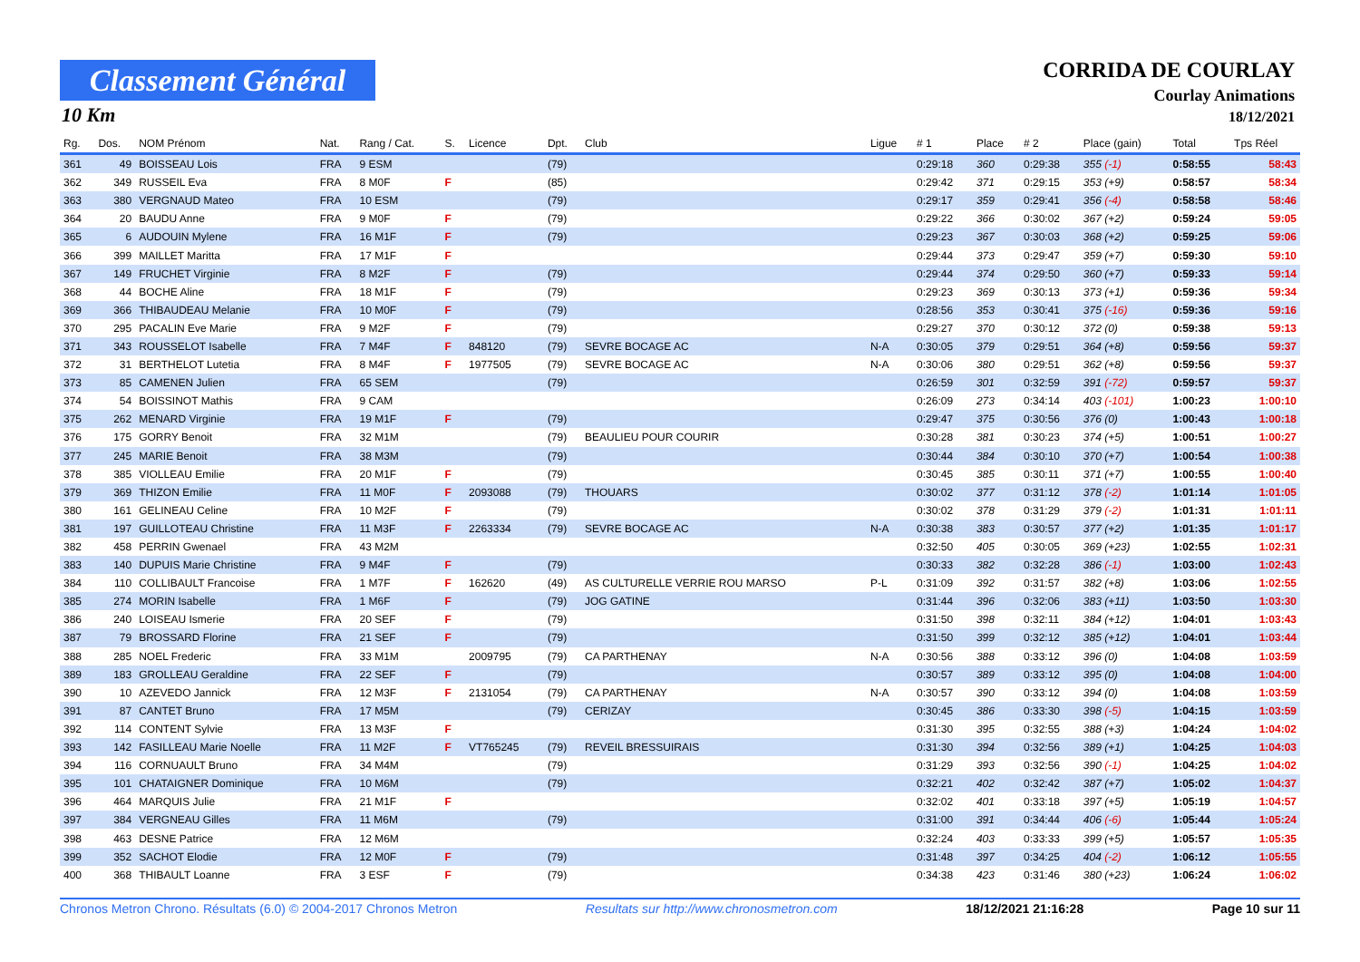Classement Général
10 Km
CORRIDA DE COURLAY
Courlay Animations
18/12/2021
| Rg. | Dos. | NOM Prénom | Nat. | Rang / Cat. | S. | Licence | Dpt. | Club | Ligue | # 1 | Place | # 2 | Place (gain) | Total | Tps Réel |
| --- | --- | --- | --- | --- | --- | --- | --- | --- | --- | --- | --- | --- | --- | --- | --- |
| 361 | 49 | BOISSEAU Lois | FRA | 9 ESM | | | (79) | | | 0:29:18 | 360 | 0:29:38 | 355 (-1) | 0:58:55 | 58:43 |
| 362 | 349 | RUSSEIL Eva | FRA | 8 M0F | F | | (85) | | | 0:29:42 | 371 | 0:29:15 | 353 (+9) | 0:58:57 | 58:34 |
| 363 | 380 | VERGNAUD Mateo | FRA | 10 ESM | | | (79) | | | 0:29:17 | 359 | 0:29:41 | 356 (-4) | 0:58:58 | 58:46 |
| 364 | 20 | BAUDU Anne | FRA | 9 M0F | F | | (79) | | | 0:29:22 | 366 | 0:30:02 | 367 (+2) | 0:59:24 | 59:05 |
| 365 | 6 | AUDOUIN Mylene | FRA | 16 M1F | F | | (79) | | | 0:29:23 | 367 | 0:30:03 | 368 (+2) | 0:59:25 | 59:06 |
| 366 | 399 | MAILLET Maritta | FRA | 17 M1F | F | | | | | 0:29:44 | 373 | 0:29:47 | 359 (+7) | 0:59:30 | 59:10 |
| 367 | 149 | FRUCHET Virginie | FRA | 8 M2F | F | | (79) | | | 0:29:44 | 374 | 0:29:50 | 360 (+7) | 0:59:33 | 59:14 |
| 368 | 44 | BOCHE Aline | FRA | 18 M1F | F | | (79) | | | 0:29:23 | 369 | 0:30:13 | 373 (+1) | 0:59:36 | 59:34 |
| 369 | 366 | THIBAUDEAU Melanie | FRA | 10 M0F | F | | (79) | | | 0:28:56 | 353 | 0:30:41 | 375 (-16) | 0:59:36 | 59:16 |
| 370 | 295 | PACALIN Eve Marie | FRA | 9 M2F | F | | (79) | | | 0:29:27 | 370 | 0:30:12 | 372 (0) | 0:59:38 | 59:13 |
| 371 | 343 | ROUSSELOT Isabelle | FRA | 7 M4F | F | 848120 | (79) | SEVRE BOCAGE AC | N-A | 0:30:05 | 379 | 0:29:51 | 364 (+8) | 0:59:56 | 59:37 |
| 372 | 31 | BERTHELOT Lutetia | FRA | 8 M4F | F | 1977505 | (79) | SEVRE BOCAGE AC | N-A | 0:30:06 | 380 | 0:29:51 | 362 (+8) | 0:59:56 | 59:37 |
| 373 | 85 | CAMENEN Julien | FRA | 65 SEM | | | (79) | | | 0:26:59 | 301 | 0:32:59 | 391 (-72) | 0:59:57 | 59:37 |
| 374 | 54 | BOISSINOT Mathis | FRA | 9 CAM | | | | | | 0:26:09 | 273 | 0:34:14 | 403 (-101) | 1:00:23 | 1:00:10 |
| 375 | 262 | MENARD Virginie | FRA | 19 M1F | F | | (79) | | | 0:29:47 | 375 | 0:30:56 | 376 (0) | 1:00:43 | 1:00:18 |
| 376 | 175 | GORRY Benoit | FRA | 32 M1M | | | (79) | BEAULIEU POUR COURIR | | 0:30:28 | 381 | 0:30:23 | 374 (+5) | 1:00:51 | 1:00:27 |
| 377 | 245 | MARIE Benoit | FRA | 38 M3M | | | (79) | | | 0:30:44 | 384 | 0:30:10 | 370 (+7) | 1:00:54 | 1:00:38 |
| 378 | 385 | VIOLLEAU Emilie | FRA | 20 M1F | F | | (79) | | | 0:30:45 | 385 | 0:30:11 | 371 (+7) | 1:00:55 | 1:00:40 |
| 379 | 369 | THIZON Emilie | FRA | 11 M0F | F | 2093088 | (79) | THOUARS | | 0:30:02 | 377 | 0:31:12 | 378 (-2) | 1:01:14 | 1:01:05 |
| 380 | 161 | GELINEAU Celine | FRA | 10 M2F | F | | (79) | | | 0:30:02 | 378 | 0:31:29 | 379 (-2) | 1:01:31 | 1:01:11 |
| 381 | 197 | GUILLOTEAU Christine | FRA | 11 M3F | F | 2263334 | (79) | SEVRE BOCAGE AC | N-A | 0:30:38 | 383 | 0:30:57 | 377 (+2) | 1:01:35 | 1:01:17 |
| 382 | 458 | PERRIN Gwenael | FRA | 43 M2M | | | | | | 0:32:50 | 405 | 0:30:05 | 369 (+23) | 1:02:55 | 1:02:31 |
| 383 | 140 | DUPUIS Marie Christine | FRA | 9 M4F | F | | (79) | | | 0:30:33 | 382 | 0:32:28 | 386 (-1) | 1:03:00 | 1:02:43 |
| 384 | 110 | COLLIBAULT Francoise | FRA | 1 M7F | F | 162620 | (49) | AS CULTURELLE VERRIE ROU MARSO | P-L | 0:31:09 | 392 | 0:31:57 | 382 (+8) | 1:03:06 | 1:02:55 |
| 385 | 274 | MORIN Isabelle | FRA | 1 M6F | F | | (79) | JOG GATINE | | 0:31:44 | 396 | 0:32:06 | 383 (+11) | 1:03:50 | 1:03:30 |
| 386 | 240 | LOISEAU Ismerie | FRA | 20 SEF | F | | (79) | | | 0:31:50 | 398 | 0:32:11 | 384 (+12) | 1:04:01 | 1:03:43 |
| 387 | 79 | BROSSARD Florine | FRA | 21 SEF | F | | (79) | | | 0:31:50 | 399 | 0:32:12 | 385 (+12) | 1:04:01 | 1:03:44 |
| 388 | 285 | NOEL Frederic | FRA | 33 M1M | | 2009795 | (79) | CA PARTHENAY | N-A | 0:30:56 | 388 | 0:33:12 | 396 (0) | 1:04:08 | 1:03:59 |
| 389 | 183 | GROLLEAU Geraldine | FRA | 22 SEF | F | | (79) | | | 0:30:57 | 389 | 0:33:12 | 395 (0) | 1:04:08 | 1:04:00 |
| 390 | 10 | AZEVEDO Jannick | FRA | 12 M3F | F | 2131054 | (79) | CA PARTHENAY | N-A | 0:30:57 | 390 | 0:33:12 | 394 (0) | 1:04:08 | 1:03:59 |
| 391 | 87 | CANTET Bruno | FRA | 17 M5M | | | (79) | CERIZAY | | 0:30:45 | 386 | 0:33:30 | 398 (-5) | 1:04:15 | 1:03:59 |
| 392 | 114 | CONTENT Sylvie | FRA | 13 M3F | F | | | | | 0:31:30 | 395 | 0:32:55 | 388 (+3) | 1:04:24 | 1:04:02 |
| 393 | 142 | FASILLEAU Marie Noelle | FRA | 11 M2F | F | VT765245 | (79) | REVEIL BRESSUIRAIS | | 0:31:30 | 394 | 0:32:56 | 389 (+1) | 1:04:25 | 1:04:03 |
| 394 | 116 | CORNUAULT Bruno | FRA | 34 M4M | | | (79) | | | 0:31:29 | 393 | 0:32:56 | 390 (-1) | 1:04:25 | 1:04:02 |
| 395 | 101 | CHATAIGNER Dominique | FRA | 10 M6M | | | (79) | | | 0:32:21 | 402 | 0:32:42 | 387 (+7) | 1:05:02 | 1:04:37 |
| 396 | 464 | MARQUIS Julie | FRA | 21 M1F | F | | | | | 0:32:02 | 401 | 0:33:18 | 397 (+5) | 1:05:19 | 1:04:57 |
| 397 | 384 | VERGNEAU Gilles | FRA | 11 M6M | | | (79) | | | 0:31:00 | 391 | 0:34:44 | 406 (-6) | 1:05:44 | 1:05:24 |
| 398 | 463 | DESNE Patrice | FRA | 12 M6M | | | | | | 0:32:24 | 403 | 0:33:33 | 399 (+5) | 1:05:57 | 1:05:35 |
| 399 | 352 | SACHOT Elodie | FRA | 12 M0F | F | | (79) | | | 0:31:48 | 397 | 0:34:25 | 404 (-2) | 1:06:12 | 1:05:55 |
| 400 | 368 | THIBAULT Loanne | FRA | 3 ESF | F | | (79) | | | 0:34:38 | 423 | 0:31:46 | 380 (+23) | 1:06:24 | 1:06:02 |
Chronos Metron Chrono. Résultats (6.0) © 2004-2017 Chronos Metron Resultats sur http://www.chronosmetron.com 18/12/2021 21:16:28 Page 10 sur 11